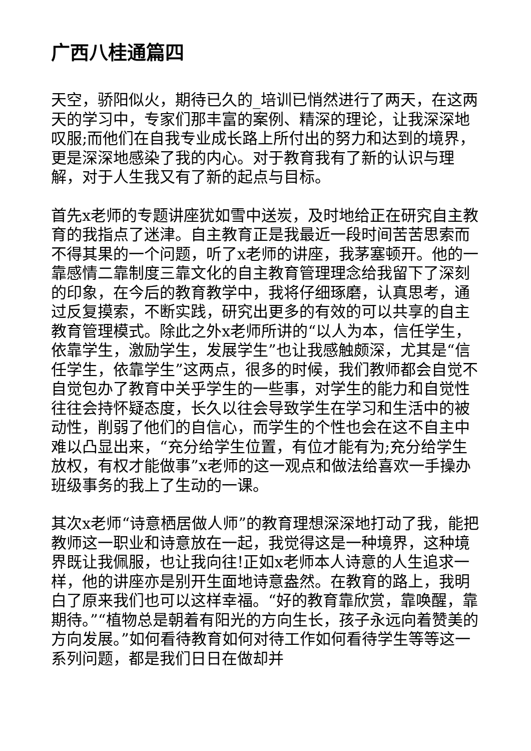广西八桂通篇四
天空，骄阳似火，期待已久的_培训已悄然进行了两天，在这两天的学习中，专家们那丰富的案例、精深的理论，让我深深地叹服;而他们在自我专业成长路上所付出的努力和达到的境界，更是深深地感染了我的内心。对于教育我有了新的认识与理解，对于人生我又有了新的起点与目标。
首先x老师的专题讲座犹如雪中送炭，及时地给正在研究自主教育的我指点了迷津。自主教育正是我最近一段时间苦苦思索而不得其果的一个问题，听了x老师的讲座，我茅塞顿开。他的一靠感情二靠制度三靠文化的自主教育管理理念给我留下了深刻的印象，在今后的教育教学中，我将仔细琢磨，认真思考，通过反复摸索，不断实践，研究出更多的有效的可以共享的自主教育管理模式。除此之外x老师所讲的“以人为本，信任学生，依靠学生，激励学生，发展学生”也让我感触颇深，尤其是“信任学生，依靠学生”这两点，很多的时候，我们教师都会自觉不自觉包办了教育中关乎学生的一些事，对学生的能力和自觉性往往会持怀疑态度，长久以往会导致学生在学习和生活中的被动性，削弱了他们的自信心，而学生的个性也会在这不自主中难以凸显出来，“充分给学生位置，有位才能有为;充分给学生放权，有权才能做事”x老师的这一观点和做法给喜欢一手操办班级事务的我上了生动的一课。
其次x老师“诗意栖居做人师”的教育理想深深地打动了我，能把教师这一职业和诗意放在一起，我觉得这是一种境界，这种境界既让我佩服，也让我向往!正如x老师本人诗意的人生追求一样，他的讲座亦是别开生面地诗意盎然。在教育的路上，我明白了原来我们也可以这样幸福。“好的教育靠欣赏，靠唤醒，靠期待。”“植物总是朝着有阳光的方向生长，孩子永远向着赞美的方向发展。”如何看待教育如何对待工作如何看待学生等等这一系列问题，都是我们日日在做却并